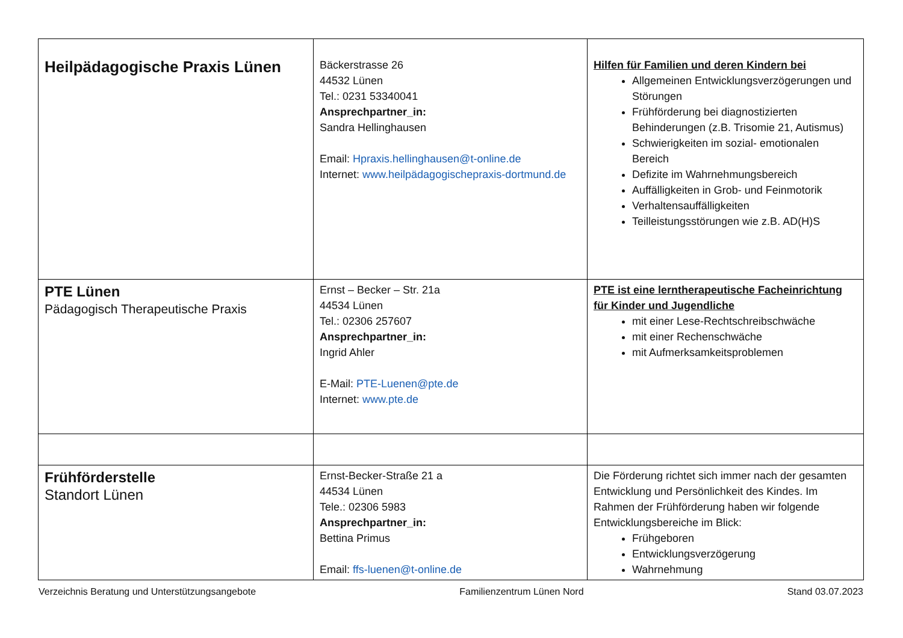| Heilpädagogische Praxis Lünen | Bäckerstrasse 26 44532 Lünen Tel.: 0231 53340041 Ansprechpartner_in: Sandra Hellinghausen Email: Hpraxis.hellinghausen@t-online.de Internet: www.heilpädagogischepraxis-dortmund.de | Hilfen für Familien und deren Kindern bei Allgemeinen Entwicklungsverzögerungen und Störungen Frühförderung bei diagnostizierten Behinderungen (z.B. Trisomie 21, Autismus) Schwierigkeiten im sozial- emotionalen Bereich Defizite im Wahrnehmungsbereich Auffälligkeiten in Grob- und Feinmotorik Verhaltensauffälligkeiten Teilleistungsstörungen wie z.B. AD(H)S |
| PTE Lünen Pädagogisch Therapeutische Praxis | Ernst – Becker – Str. 21a 44534 Lünen Tel.: 02306 257607 Ansprechpartner_in: Ingrid Ahler E-Mail: PTE-Luenen@pte.de Internet: www.pte.de | PTE ist eine lerntherapeutische Facheinrichtung für Kinder und Jugendliche mit einer Lese-Rechtschreibschwäche mit einer Rechenschwäche mit Aufmerksamkeitsproblemen |
| Frühförderstelle Standort Lünen | Ernst-Becker-Straße 21 a 44534 Lünen Tele.: 02306 5983 Ansprechpartner_in: Bettina Primus Email: ffs-luenen@t-online.de | Die Förderung richtet sich immer nach der gesamten Entwicklung und Persönlichkeit des Kindes. Im Rahmen der Frühförderung haben wir folgende Entwicklungsbereiche im Blick: Frühgeboren Entwicklungsverzögerung Wahrnehmung |
Verzeichnis Beratung und Unterstützungsangebote Familienzentrum Lünen Nord Stand 03.07.2023